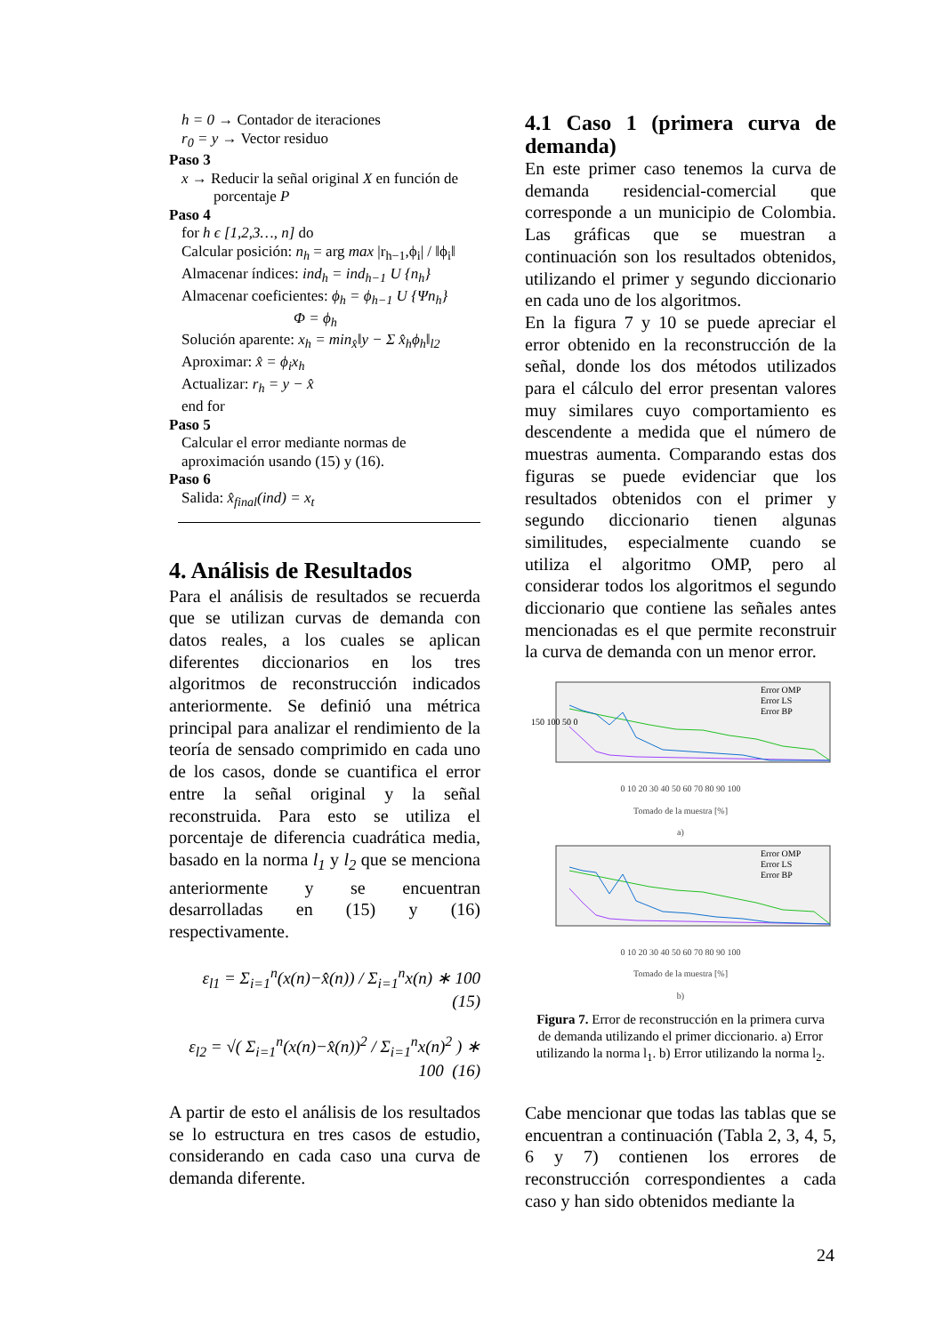h = 0 → Contador de iteraciones
r<sub>0</sub> = y → Vector residuo
Paso 3
x → Reducir la señal original X en función de
porcentaje P
Paso 4
for h ϵ [1,2,3…, n] do
Calcular posición: n<sub>h</sub> = arg max |r<sub>h−1</sub>,ϕ<sub>i</sub>| / ‖ϕ<sub>i</sub>‖
Almacenar índices: ind<sub>h</sub> = ind<sub>h−1</sub> U {n<sub>h</sub>}
Almacenar coeficientes: ϕ<sub>h</sub> = ϕ<sub>h−1</sub> U {Ψn<sub>h</sub>}
Φ = ϕ<sub>h</sub>
Solución aparente: x<sub>h</sub> = min<sub>x̂</sub>‖y − Σ x̂<sub>h</sub>ϕ<sub>h</sub>‖<sub>l2</sub>
Aproximar: x̂ = ϕ<sub>i</sub>x<sub>h</sub>
Actualizar: r<sub>h</sub> = y − x̂
end for
Paso 5
Calcular el error mediante normas de aproximación usando (15) y (16).
Paso 6
Salida: x̂<sub>final</sub>(ind) = x<sub>t</sub>
4. Análisis de Resultados
Para el análisis de resultados se recuerda que se utilizan curvas de demanda con datos reales, a los cuales se aplican diferentes diccionarios en los tres algoritmos de reconstrucción indicados anteriormente. Se definió una métrica principal para analizar el rendimiento de la teoría de sensado comprimido en cada uno de los casos, donde se cuantifica el error entre la señal original y la señal reconstruida. Para esto se utiliza el porcentaje de diferencia cuadrática media, basado en la norma l<sub>1</sub> y l<sub>2</sub> que se menciona anteriormente y se encuentran desarrolladas en (15) y (16) respectivamente.
ε<sub>l1</sub> = Σ<sub>i=1</sub><sup>n</sup>(x(n)−x̂(n)) / Σ<sub>i=1</sub><sup>n</sup>x(n) ∗ 100 (15)
ε<sub>l2</sub> = √( Σ<sub>i=1</sub><sup>n</sup>(x(n)−x̂(n))<sup>2</sup> / Σ<sub>i=1</sub><sup>n</sup>x(n)<sup>2</sup> ) ∗ 100 (16)
A partir de esto el análisis de los resultados se lo estructura en tres casos de estudio, considerando en cada caso una curva de demanda diferente.
4.1 Caso 1 (primera curva de demanda)
En este primer caso tenemos la curva de demanda residencial-comercial que corresponde a un municipio de Colombia. Las gráficas que se muestran a continuación son los resultados obtenidos, utilizando el primer y segundo diccionario en cada uno de los algoritmos.
En la figura 7 y 10 se puede apreciar el error obtenido en la reconstrucción de la señal, donde los dos métodos utilizados para el cálculo del error presentan valores muy similares cuyo comportamiento es descendente a medida que el número de muestras aumenta. Comparando estas dos figuras se puede evidenciar que los resultados obtenidos con el primer y segundo diccionario tienen algunas similitudes, especialmente cuando se utiliza el algoritmo OMP, pero al considerar todos los algoritmos el segundo diccionario que contiene las señales antes mencionadas es el que permite reconstruir la curva de demanda con un menor error.
Error OMP
Error LS
Error BP
150 100 50 0
0 10 20 30 40 50 60 70 80 90 100
Tomado de la muestra [%]
a)
Error OMP
Error LS
Error BP
0 10 20 30 40 50 60 70 80 90 100
Tomado de la muestra [%]
b)
Figura 7. Error de reconstrucción en la primera curva de demanda utilizando el primer diccionario. a) Error utilizando la norma l<sub>1</sub>. b) Error utilizando la norma l<sub>2</sub>.
Cabe mencionar que todas las tablas que se encuentran a continuación (Tabla 2, 3, 4, 5, 6 y 7) contienen los errores de reconstrucción correspondientes a cada caso y han sido obtenidos mediante la
24